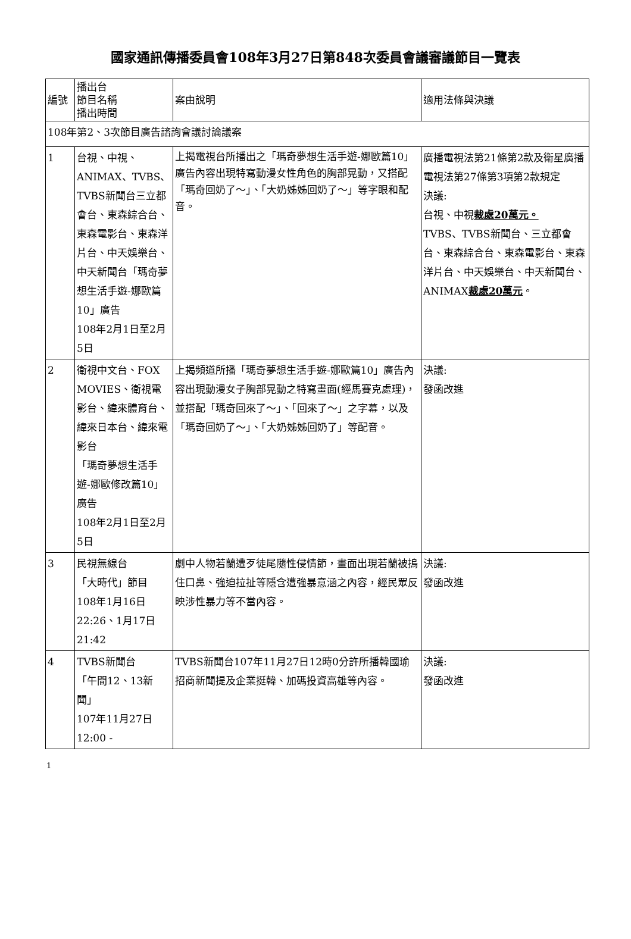國家通訊傳播委員會108年3月27日第848次委員會議審議節目一覽表
| 編號 | 播出台 節目名稱 播出時間 | 案由說明 | 適用法條與決議 |
| 108年第2、3次節目廣告諮詢會議討論議案 | | | |
| 1 | 台視、中視、ANIMAX、TVBS、TVBS新聞台三立都會台、東森綜合台、東森電影台、東森洋片台、中天娛樂台、中天新聞台「瑪奇夢想生活手遊-娜歐篇10」廣告 108年2月1日至2月5日 | 上揭電視台所播出之「瑪奇夢想生活手遊-娜歐篇10」廣告內容出現特寫動漫女性角色的胸部晃動，又搭配「瑪奇回奶了～」、「大奶姊姊回奶了～」等字眼和配音。 | 廣播電視法第21條第2款及衛星廣播電視法第27條第3項第2款規定 決議: 台視、中視 裁處20萬元。 TVBS、TVBS新聞台、三立都會台、東森綜合台、東森電影台、東森洋片台、中天娛樂台、中天新聞台、ANIMAX 裁處20萬元 。 |
| 2 | 衛視中文台、FOX MOVIES、衛視電影台、緯來體育台、緯來日本台、緯來電影台 「瑪奇夢想生活手遊-娜歐修改篇10」廣告 108年2月1日至2月5日 | 上揭頻道所播「瑪奇夢想生活手遊-娜歐篇10」廣告內容出現動漫女子胸部晃動之特寫畫面(經馬賽克處理)，並搭配「瑪奇回來了～」、「回來了～」之字幕，以及「瑪奇回奶了～」、「大奶姊姊回奶了」等配音。 | 決議: 發函改進 |
| 3 | 民視無線台 「大時代」節目 108年1月16日22:26、1月17日 21:42 | 劇中人物若蘭遭歹徒尾隨性侵情節，畫面出現若蘭被摀住口鼻、強迫拉扯等隱含遭強暴意涵之內容，經民眾反映涉性暴力等不當內容。 | 決議: 發函改進 |
| 4 | TVBS新聞台 「午間12、13新聞」 107年11月27日 12:00 - | TVBS新聞台107年11月27日12時0分許所播韓國瑜招商新聞提及企業挺韓、加碼投資高雄等內容。 | 決議: 發函改進 |
1